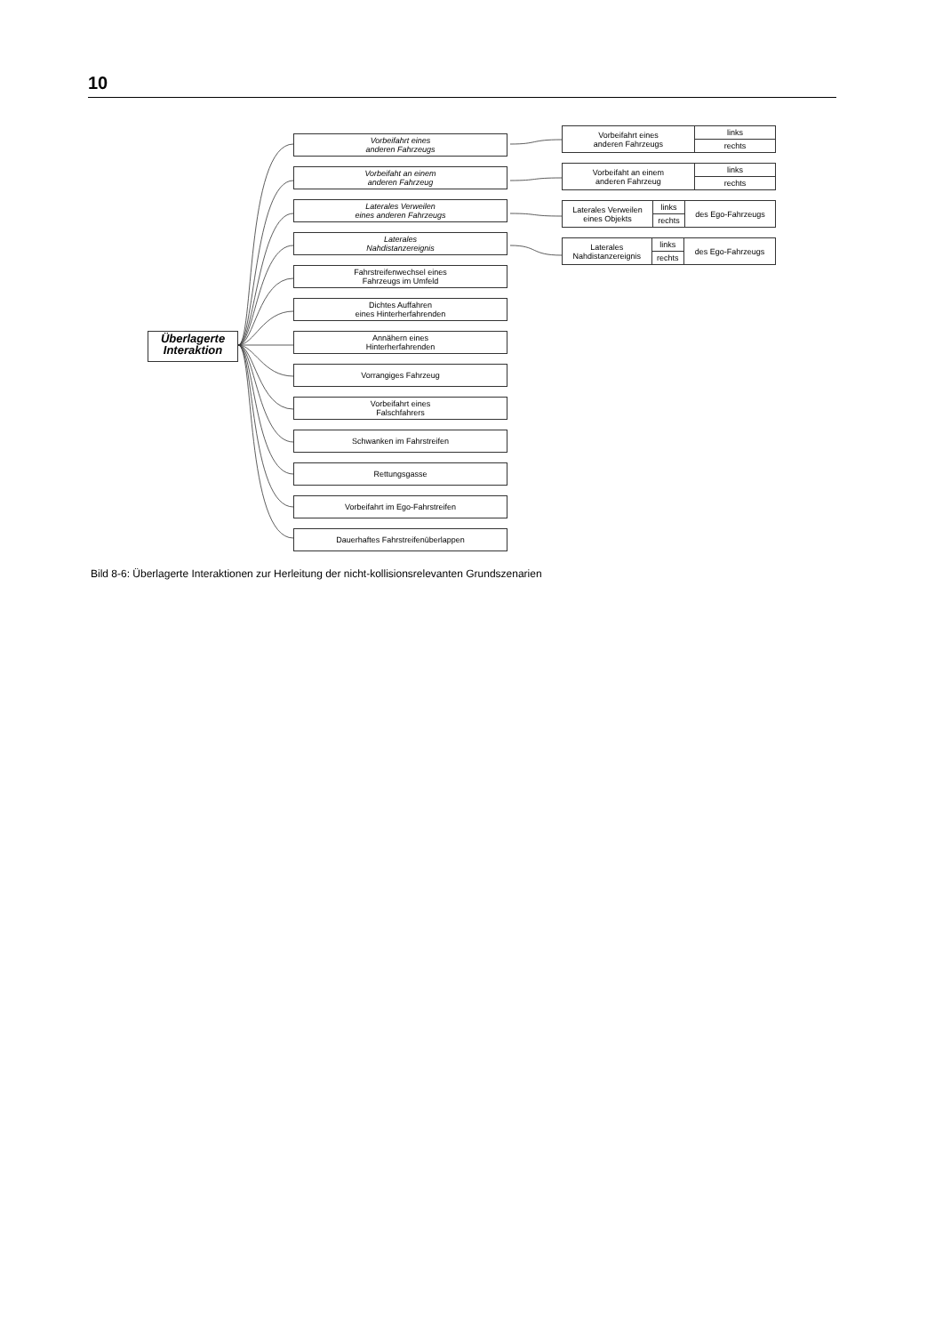10
Überlagerte
Interaktion
Vorbeifahrt eines
anderen Fahrzeugs
Vorbeifaht an einem
anderen Fahrzeug
Laterales Verweilen
eines anderen Fahrzeugs
Laterales
Nahdistanzereignis
Fahrstreifenwechsel eines
Fahrzeugs im Umfeld
Dichtes Auffahren
eines Hinterherfahrenden
Annähern eines
Hinterherfahrenden
Vorrangiges Fahrzeug
Vorbeifahrt eines
Falschfahrers
Schwanken im Fahrstreifen
Rettungsgasse
Vorbeifahrt im Ego-Fahrstreifen
Dauerhaftes Fahrstreifenüberlappen
| Vorbeifahrt eines anderen Fahrzeugs | links |
| | rechts |
| Vorbeifaht an einem anderen Fahrzeug | links |
| | rechts |
| Laterales Verweilen eines Objekts | links | des Ego-Fahrzeugs |
| | rechts | |
| Laterales Nahdistanzereignis | links | des Ego-Fahrzeugs |
| | rechts | |
Bild 8-6: Überlagerte Interaktionen zur Herleitung der nicht-kollisionsrelevanten Grundszenarien